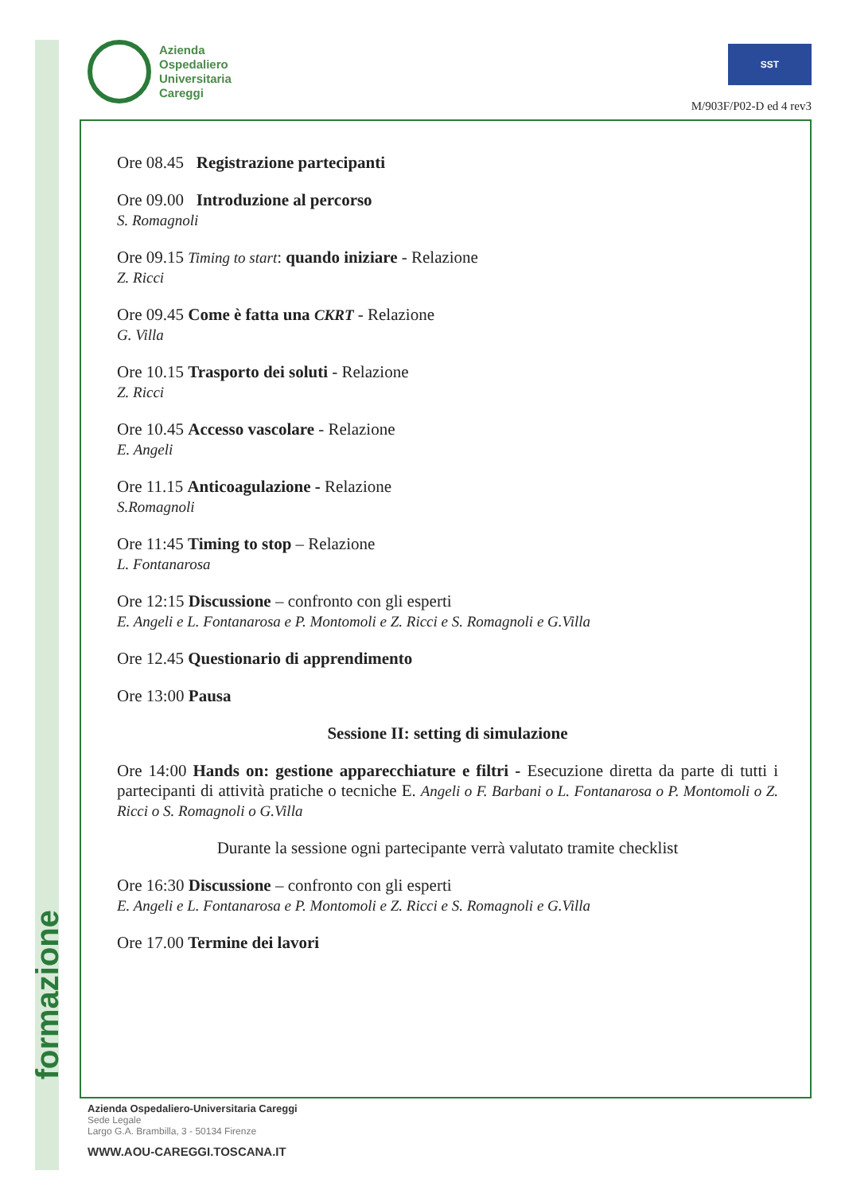formazione
Azienda
Ospedaliero
Universitaria
Careggi
SST
M/903F/P02-D ed 4 rev3
Ore 08.45 Registrazione partecipanti
Ore 09.00 Introduzione al percorso
S. Romagnoli
Ore 09.15 Timing to start: quando iniziare - Relazione
Z. Ricci
Ore 09.45 Come è fatta una CKRT - Relazione
G. Villa
Ore 10.15 Trasporto dei soluti - Relazione
Z. Ricci
Ore 10.45 Accesso vascolare - Relazione
E. Angeli
Ore 11.15 Anticoagulazione - Relazione
S.Romagnoli
Ore 11:45 Timing to stop – Relazione
L. Fontanarosa
Ore 12:15 Discussione – confronto con gli esperti
E. Angeli e L. Fontanarosa e P. Montomoli e Z. Ricci e S. Romagnoli e G.Villa
Ore 12.45 Questionario di apprendimento
Ore 13:00 Pausa
Sessione II: setting di simulazione
Ore 14:00 Hands on: gestione apparecchiature e filtri - Esecuzione diretta da parte di tutti i partecipanti di attività pratiche o tecniche E. Angeli o F. Barbani o L. Fontanarosa o P. Montomoli o Z. Ricci o S. Romagnoli o G.Villa
Durante la sessione ogni partecipante verrà valutato tramite checklist
Ore 16:30 Discussione – confronto con gli esperti
E. Angeli e L. Fontanarosa e P. Montomoli e Z. Ricci e S. Romagnoli e G.Villa
Ore 17.00 Termine dei lavori
Azienda Ospedaliero-Universitaria Careggi
Sede Legale
Largo G.A. Brambilla, 3 - 50134 Firenze
WWW.AOU-CAREGGI.TOSCANA.IT